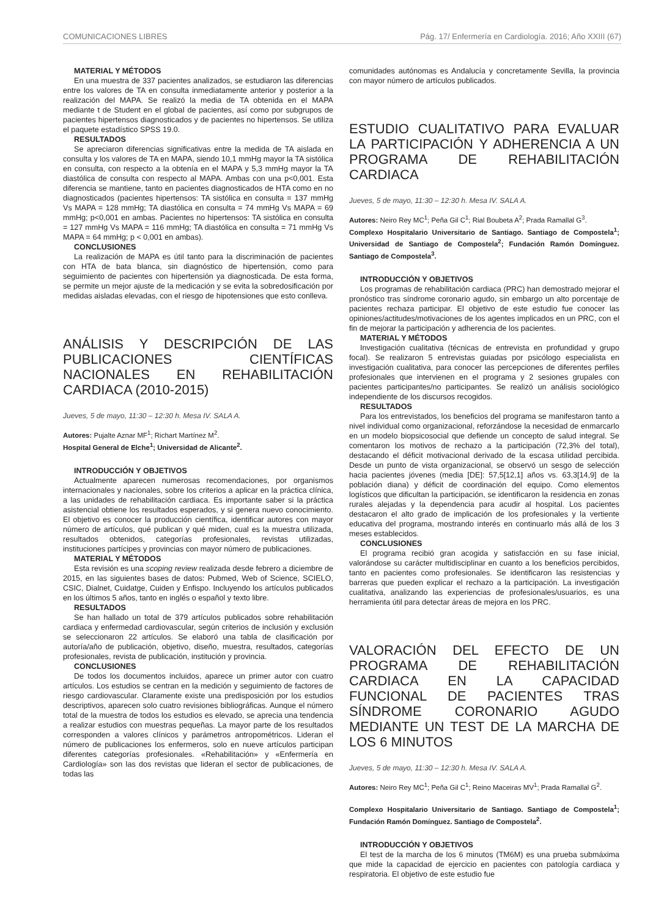COMUNICACIONES LIBRES Pág. 17/ Enfermería en Cardiología. 2016; Año XXIII (67)
MATERIAL Y MÉTODOS
En una muestra de 337 pacientes analizados, se estudiaron las diferencias entre los valores de TA en consulta inmediatamente anterior y posterior a la realización del MAPA. Se realizó la media de TA obtenida en el MAPA mediante t de Student en el global de pacientes, así como por subgrupos de pacientes hipertensos diagnosticados y de pacientes no hipertensos. Se utiliza el paquete estadístico SPSS 19.0.
RESULTADOS
Se apreciaron diferencias significativas entre la medida de TA aislada en consulta y los valores de TA en MAPA, siendo 10,1 mmHg mayor la TA sistólica en consulta, con respecto a la obtenía en el MAPA y 5,3 mmHg mayor la TA diastólica de consulta con respecto al MAPA. Ambas con una p<0,001. Esta diferencia se mantiene, tanto en pacientes diagnosticados de HTA como en no diagnosticados (pacientes hipertensos: TA sistólica en consulta = 137 mmHg Vs MAPA = 128 mmHg; TA diastólica en consulta = 74 mmHg Vs MAPA = 69 mmHg; p<0,001 en ambas. Pacientes no hipertensos: TA sistólica en consulta = 127 mmHg Vs MAPA = 116 mmHg; TA diastólica en consulta = 71 mmHg Vs MAPA = 64 mmHg; p < 0,001 en ambas).
CONCLUSIONES
La realización de MAPA es útil tanto para la discriminación de pacientes con HTA de bata blanca, sin diagnóstico de hipertensión, como para seguimiento de pacientes con hipertensión ya diagnosticada. De esta forma, se permite un mejor ajuste de la medicación y se evita la sobredosificación por medidas aisladas elevadas, con el riesgo de hipotensiones que esto conlleva.
ANÁLISIS Y DESCRIPCIÓN DE LAS PUBLICACIONES CIENTÍFICAS NACIONALES EN REHABILITACIÓN CARDIACA (2010-2015)
Jueves, 5 de mayo, 11:30 – 12:30 h. Mesa IV. SALA A.
Autores: Pujalte Aznar MF<sup>1</sup>; Richart Martínez M<sup>2</sup>.
Hospital General de Elche<sup>1</sup>; Universidad de Alicante<sup>2</sup>.
INTRODUCCIÓN Y OBJETIVOS
Actualmente aparecen numerosas recomendaciones, por organismos internacionales y nacionales, sobre los criterios a aplicar en la práctica clínica, a las unidades de rehabilitación cardiaca. Es importante saber si la práctica asistencial obtiene los resultados esperados, y si genera nuevo conocimiento. El objetivo es conocer la producción científica, identificar autores con mayor número de artículos, qué publican y qué miden, cual es la muestra utilizada, resultados obtenidos, categorías profesionales, revistas utilizadas, instituciones partícipes y provincias con mayor número de publicaciones.
MATERIAL Y MÉTODOS
Esta revisión es una scoping review realizada desde febrero a diciembre de 2015, en las siguientes bases de datos: Pubmed, Web of Science, SCIELO, CSIC, Dialnet, Cuidatge, Cuiden y Enfispo. Incluyendo los artículos publicados en los últimos 5 años, tanto en inglés o español y texto libre.
RESULTADOS
Se han hallado un total de 379 artículos publicados sobre rehabilitación cardiaca y enfermedad cardiovascular, según criterios de inclusión y exclusión se seleccionaron 22 artículos. Se elaboró una tabla de clasificación por autoría/año de publicación, objetivo, diseño, muestra, resultados, categorías profesionales, revista de publicación, institución y provincia.
CONCLUSIONES
De todos los documentos incluidos, aparece un primer autor con cuatro artículos. Los estudios se centran en la medición y seguimiento de factores de riesgo cardiovascular. Claramente existe una predisposición por los estudios descriptivos, aparecen solo cuatro revisiones bibliográficas. Aunque el número total de la muestra de todos los estudios es elevado, se aprecia una tendencia a realizar estudios con muestras pequeñas. La mayor parte de los resultados corresponden a valores clínicos y parámetros antropométricos. Lideran el número de publicaciones los enfermeros, solo en nueve artículos participan diferentes categorías profesionales. «Rehabilitación» y «Enfermería en Cardiología» son las dos revistas que lideran el sector de publicaciones, de todas las
comunidades autónomas es Andalucía y concretamente Sevilla, la provincia con mayor número de artículos publicados.
ESTUDIO CUALITATIVO PARA EVALUAR LA PARTICIPACIÓN Y ADHERENCIA A UN PROGRAMA DE REHABILITACIÓN CARDIACA
Jueves, 5 de mayo, 11:30 – 12:30 h. Mesa IV. SALA A.
Autores: Neiro Rey MC<sup>1</sup>; Peña Gil C<sup>1</sup>; Rial Boubeta A<sup>2</sup>; Prada Ramallal G<sup>3</sup>.
Complexo Hospitalario Universitario de Santiago. Santiago de Compostela<sup>1</sup>; Universidad de Santiago de Compostela<sup>2</sup>; Fundación Ramón Domínguez. Santiago de Compostela<sup>3</sup>.
INTRODUCCIÓN Y OBJETIVOS
Los programas de rehabilitación cardiaca (PRC) han demostrado mejorar el pronóstico tras síndrome coronario agudo, sin embargo un alto porcentaje de pacientes rechaza participar. El objetivo de este estudio fue conocer las opiniones/actitudes/motivaciones de los agentes implicados en un PRC, con el fin de mejorar la participación y adherencia de los pacientes.
MATERIAL Y MÉTODOS
Investigación cualitativa (técnicas de entrevista en profundidad y grupo focal). Se realizaron 5 entrevistas guiadas por psicólogo especialista en investigación cualitativa, para conocer las percepciones de diferentes perfiles profesionales que intervienen en el programa y 2 sesiones grupales con pacientes participantes/no participantes. Se realizó un análisis sociológico independiente de los discursos recogidos.
RESULTADOS
Para los entrevistados, los beneficios del programa se manifestaron tanto a nivel individual como organizacional, reforzándose la necesidad de enmarcarlo en un modelo biopsicosocial que defiende un concepto de salud integral. Se comentaron los motivos de rechazo a la participación (72,3% del total), destacando el déficit motivacional derivado de la escasa utilidad percibida. Desde un punto de vista organizacional, se observó un sesgo de selección hacia pacientes jóvenes (media [DE]: 57,5[12,1] años vs. 63,3[14,9] de la población diana) y déficit de coordinación del equipo. Como elementos logísticos que dificultan la participación, se identificaron la residencia en zonas rurales alejadas y la dependencia para acudir al hospital. Los pacientes destacaron el alto grado de implicación de los profesionales y la vertiente educativa del programa, mostrando interés en continuarlo más allá de los 3 meses establecidos.
CONCLUSIONES
El programa recibió gran acogida y satisfacción en su fase inicial, valorándose su carácter multidisciplinar en cuanto a los beneficios percibidos, tanto en pacientes como profesionales. Se identificaron las resistencias y barreras que pueden explicar el rechazo a la participación. La investigación cualitativa, analizando las experiencias de profesionales/usuarios, es una herramienta útil para detectar áreas de mejora en los PRC.
VALORACIÓN DEL EFECTO DE UN PROGRAMA DE REHABILITACIÓN CARDIACA EN LA CAPACIDAD FUNCIONAL DE PACIENTES TRAS SÍNDROME CORONARIO AGUDO MEDIANTE UN TEST DE LA MARCHA DE LOS 6 MINUTOS
Jueves, 5 de mayo, 11:30 – 12:30 h. Mesa IV. SALA A.
Autores: Neiro Rey MC<sup>1</sup>; Peña Gil C<sup>1</sup>; Reino Maceiras MV<sup>1</sup>; Prada Ramallal G<sup>2</sup>.
Complexo Hospitalario Universitario de Santiago. Santiago de Compostela<sup>1</sup>; Fundación Ramón Domínguez. Santiago de Compostela<sup>2</sup>.
INTRODUCCIÓN Y OBJETIVOS
El test de la marcha de los 6 minutos (TM6M) es una prueba submáxima que mide la capacidad de ejercicio en pacientes con patología cardiaca y respiratoria. El objetivo de este estudio fue